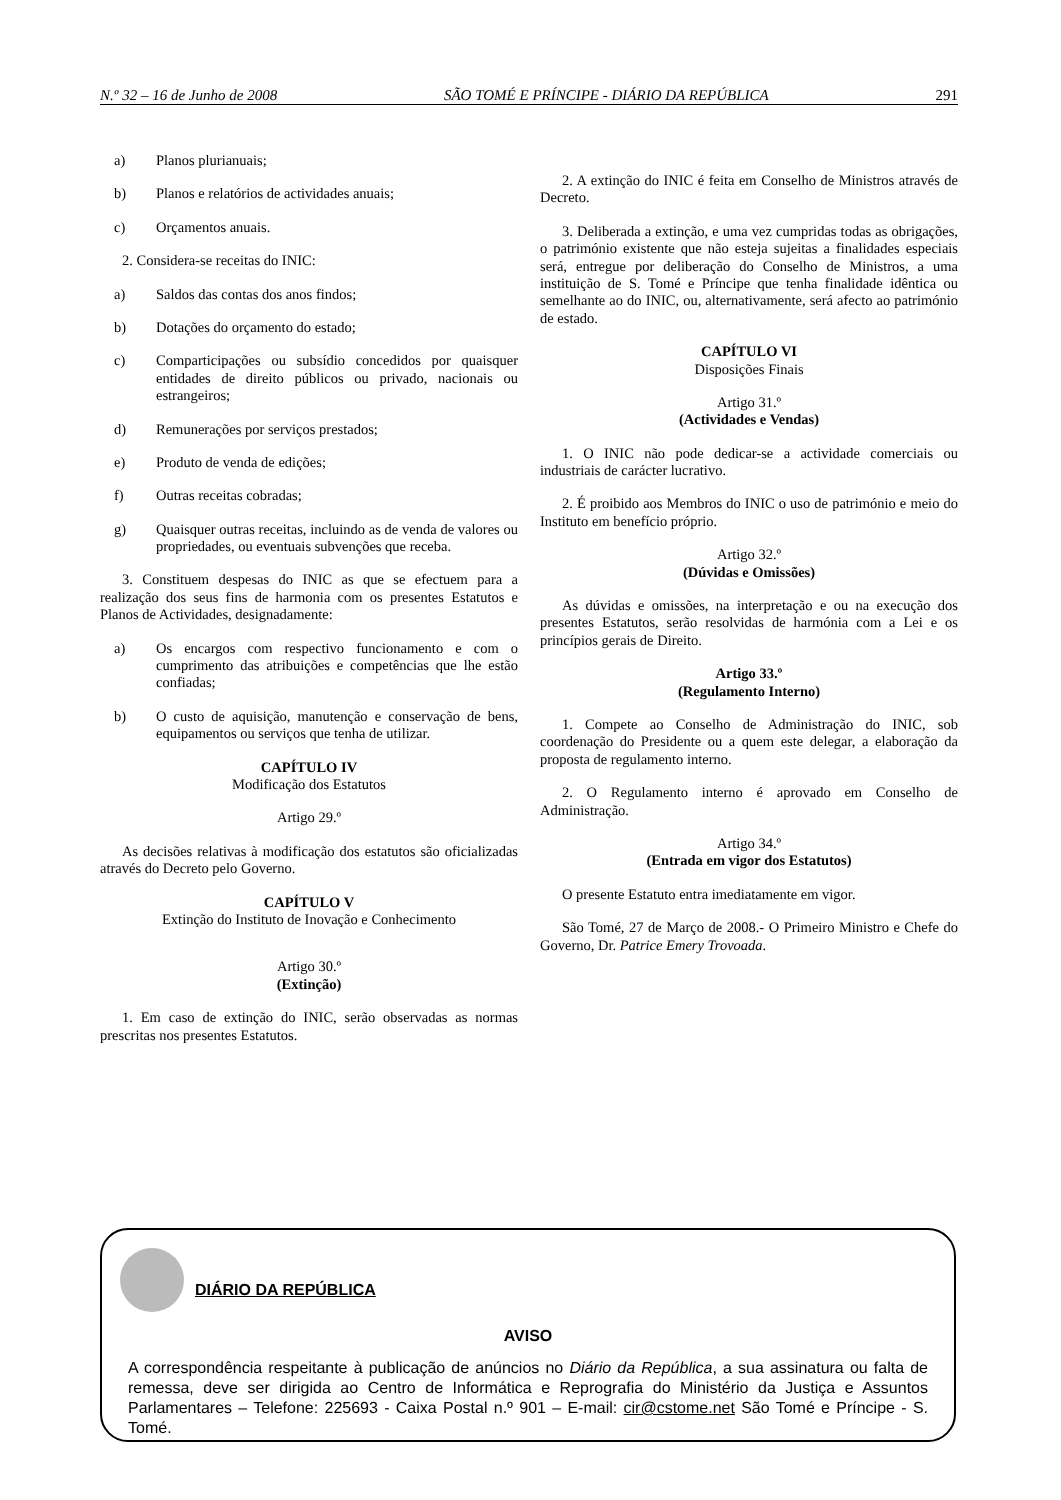N.º 32 – 16 de Junho de 2008 SÃO TOMÉ E PRÍNCIPE - DIÁRIO DA REPÚBLICA 291
a) Planos plurianuais;
b) Planos e relatórios de actividades anuais;
c) Orçamentos anuais.
2. Considera-se receitas do INIC:
a) Saldos das contas dos anos findos;
b) Dotações do orçamento do estado;
c) Comparticipações ou subsídio concedidos por quaisquer entidades de direito públicos ou privado, nacionais ou estrangeiros;
d) Remunerações por serviços prestados;
e) Produto de venda de edições;
f) Outras receitas cobradas;
g) Quaisquer outras receitas, incluindo as de venda de valores ou propriedades, ou eventuais subvenções que receba.
3. Constituem despesas do INIC as que se efectuem para a realização dos seus fins de harmonia com os presentes Estatutos e Planos de Actividades, designadamente:
a) Os encargos com respectivo funcionamento e com o cumprimento das atribuições e competências que lhe estão confiadas;
b) O custo de aquisição, manutenção e conservação de bens, equipamentos ou serviços que tenha de utilizar.
CAPÍTULO IV
Modificação dos Estatutos
Artigo 29.º
As decisões relativas à modificação dos estatutos são oficializadas através do Decreto pelo Governo.
CAPÍTULO V
Extinção do Instituto de Inovação e Conhecimento
Artigo 30.º
(Extinção)
1. Em caso de extinção do INIC, serão observadas as normas prescritas nos presentes Estatutos.
2. A extinção do INIC é feita em Conselho de Ministros através de Decreto.
3. Deliberada a extinção, e uma vez cumpridas todas as obrigações, o património existente que não esteja sujeitas a finalidades especiais será, entregue por deliberação do Conselho de Ministros, a uma instituição de S. Tomé e Príncipe que tenha finalidade idêntica ou semelhante ao do INIC, ou, alternativamente, será afecto ao património de estado.
CAPÍTULO VI
Disposições Finais
Artigo 31.º
(Actividades e Vendas)
1. O INIC não pode dedicar-se a actividade comerciais ou industriais de carácter lucrativo.
2. É proibido aos Membros do INIC o uso de património e meio do Instituto em benefício próprio.
Artigo 32.º
(Dúvidas e Omissões)
As dúvidas e omissões, na interpretação e ou na execução dos presentes Estatutos, serão resolvidas de harmónia com a Lei e os princípios gerais de Direito.
Artigo 33.º
(Regulamento Interno)
1. Compete ao Conselho de Administração do INIC, sob coordenação do Presidente ou a quem este delegar, a elaboração da proposta de regulamento interno.
2. O Regulamento interno é aprovado em Conselho de Administração.
Artigo 34.º
(Entrada em vigor dos Estatutos)
O presente Estatuto entra imediatamente em vigor.
São Tomé, 27 de Março de 2008.- O Primeiro Ministro e Chefe do Governo, Dr. Patrice Emery Trovoada.
DIÁRIO DA REPÚBLICA
AVISO
A correspondência respeitante à publicação de anúncios no Diário da República, a sua assinatura ou falta de remessa, deve ser dirigida ao Centro de Informática e Reprografia do Ministério da Justiça e Assuntos Parlamentares – Telefone: 225693 - Caixa Postal n.º 901 – E-mail: cir@cstome.net São Tomé e Príncipe - S. Tomé.